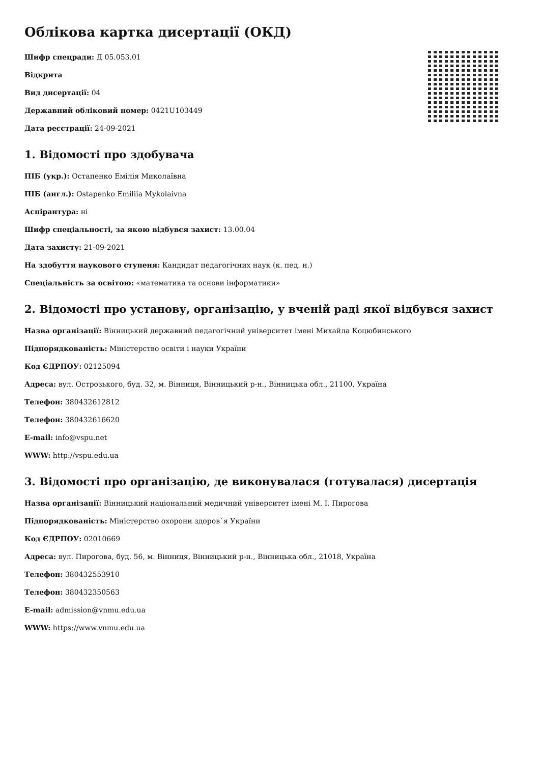Облікова картка дисертації (ОКД)
Шифр спецради: Д 05.053.01
Відкрита
Вид дисертації: 04
Державний обліковий номер: 0421U103449
Дата реєстрації: 24-09-2021
1. Відомості про здобувача
ПІБ (укр.): Остапенко Емілія Миколаївна
ПІБ (англ.): Ostapenko Emiliia Mykolaivna
Аспірантура: ні
Шифр спеціальності, за якою відбувся захист: 13.00.04
Дата захисту: 21-09-2021
На здобуття наукового ступеня: Кандидат педагогічних наук (к. пед. н.)
Спеціальність за освітою: «математика та основи інформатики»
2. Відомості про установу, організацію, у вченій раді якої відбувся захист
Назва організації: Вінницький державний педагогічний університет імені Михайла Коцюбинського
Підпорядкованість: Міністерство освіти і науки України
Код ЄДРПОУ: 02125094
Адреса: вул. Острозького, буд. 32, м. Вінниця, Вінницький р-н., Вінницька обл., 21100, Україна
Телефон: 380432612812
Телефон: 380432616620
E-mail: info@vspu.net
WWW: http://vspu.edu.ua
3. Відомості про організацію, де виконувалася (готувалася) дисертація
Назва організації: Вінницький національний медичний університет імені М. І. Пирогова
Підпорядкованість: Міністерство охорони здоров`я України
Код ЄДРПОУ: 02010669
Адреса: вул. Пирогова, буд. 56, м. Вінниця, Вінницький р-н., Вінницька обл., 21018, Україна
Телефон: 380432553910
Телефон: 380432350563
E-mail: admission@vnmu.edu.ua
WWW: https://www.vnmu.edu.ua